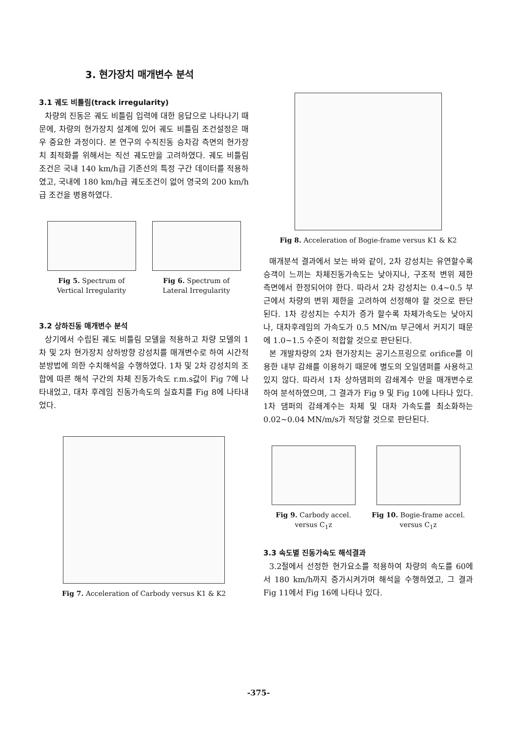3. 현가장치 매개변수 분석
3.1 궤도 비틀림(track irregularity)
차량의 진동은 궤도 비틀림 입력에 대한 응답으로 나타나기 때문에, 차량의 현가장치 설계에 있어 궤도 비틀림 조건설정은 매우 중요한 과정이다. 본 연구의 수직진동 승차감 측면의 현가장치 최적화를 위해서는 직선 궤도만을 고려하였다. 궤도 비틀림 조건은 국내 140 km/h급 기존선의 특정 구간 데이터를 적용하였고, 국내에 180 km/h급 궤도조건이 없어 영국의 200 km/h급 조건을 병용하였다.
Fig 5. Spectrum of
Vertical Irregularity
Fig 6. Spectrum of
Lateral Irregularity
3.2 상하진동 매개변수 분석
상기에서 수립된 궤도 비틀림 모델을 적용하고 차량 모델의 1차 및 2차 현가장치 상하방향 강성치를 매개변수로 하여 시간적분방법에 의한 수치해석을 수행하였다. 1차 및 2차 강성치의 조합에 따른 해석 구간의 차체 진동가속도 r.m.s값이 Fig 7에 나타내었고, 대차 후레임 진동가속도의 실효치를 Fig 8에 나타내었다.
Fig 7. Acceleration of Carbody versus K1 & K2
Fig 8. Acceleration of Bogie-frame versus K1 & K2
매개분석 결과에서 보는 바와 같이, 2차 강성치는 유연할수록 승객이 느끼는 차체진동가속도는 낮아지나, 구조적 변위 제한 측면에서 한정되어야 한다. 따라서 2차 강성치는 0.4~0.5 부근에서 차량의 변위 제한을 고려하여 선정해야 할 것으로 판단된다. 1차 강성치는 수치가 증가 할수록 차체가속도는 낮아지나, 대차후레임의 가속도가 0.5 MN/m 부근에서 커지기 때문에 1.0~1.5 수준이 적합할 것으로 판단된다.
본 개발차량의 2차 현가장치는 공기스프링으로 orifice를 이용한 내부 감쇄를 이용하기 때문에 별도의 오일댐퍼를 사용하고 있지 않다. 따라서 1차 상하댐퍼의 감쇄계수 만을 매개변수로 하여 분석하였으며, 그 결과가 Fig 9 및 Fig 10에 나타나 있다. 1차 댐퍼의 감쇄계수는 차체 및 대차 가속도를 최소화하는 0.02~0.04 MN/m/s가 적당할 것으로 판단된다.
Fig 9. Carbody accel.
versus C<sub>1</sub>z
Fig 10. Bogie-frame accel.
versus C<sub>1</sub>z
3.3 속도별 진동가속도 해석결과
3.2절에서 선정한 현가요소를 적용하여 차량의 속도를 60에서 180 km/h까지 증가시켜가며 해석을 수행하였고, 그 결과 Fig 11에서 Fig 16에 나타나 있다.
-375-